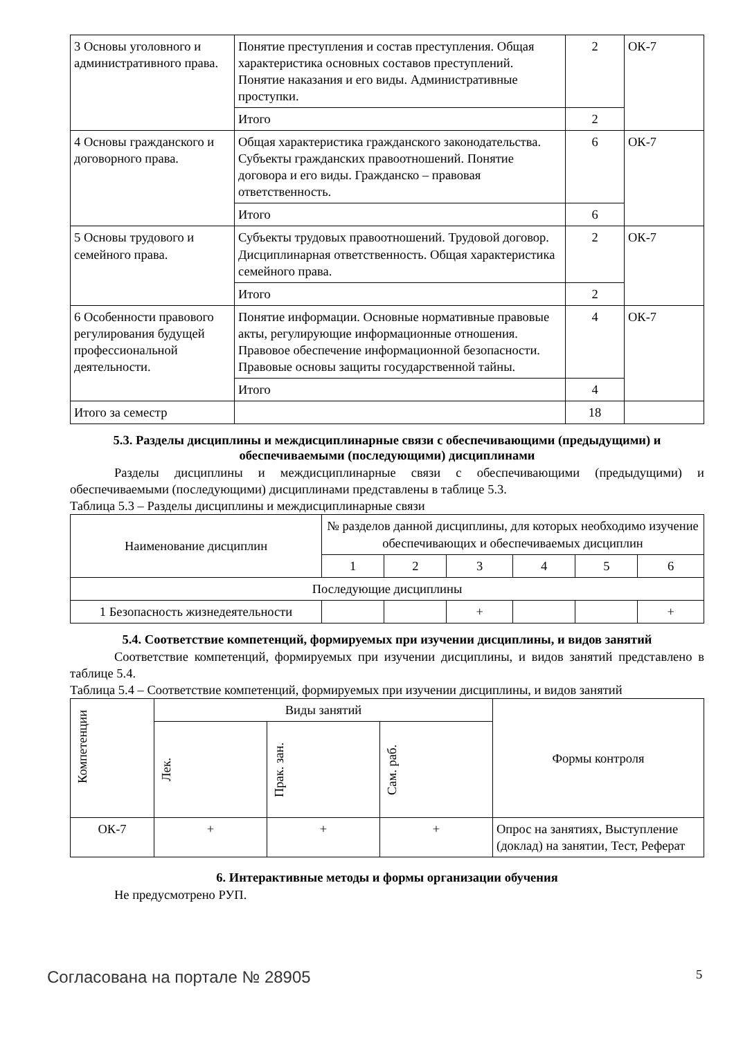| 3 Основы уголовного и административного права. | Понятие преступления и состав преступления. Общая характеристика основных составов преступлений. Понятие наказания и его виды. Административные проступки. | 2 | ОК-7 |
| | Итого | 2 | |
| 4 Основы гражданского и договорного права. | Общая характеристика гражданского законодательства. Субъекты гражданских правоотношений. Понятие договора и его виды. Гражданско – правовая ответственность. | 6 | ОК-7 |
| | Итого | 6 | |
| 5 Основы трудового и семейного права. | Субъекты трудовых правоотношений. Трудовой договор. Дисциплинарная ответственность. Общая характеристика семейного права. | 2 | ОК-7 |
| | Итого | 2 | |
| 6 Особенности правового регулирования будущей профессиональной деятельности. | Понятие информации. Основные нормативные правовые акты, регулирующие информационные отношения. Правовое обеспечение информационной безопасности. Правовые основы защиты государственной тайны. | 4 | ОК-7 |
| | Итого | 4 | |
| Итого за семестр | | 18 | |
5.3. Разделы дисциплины и междисциплинарные связи с обеспечивающими (предыдущими) и обеспечиваемыми (последующими) дисциплинами
Разделы дисциплины и междисциплинарные связи с обеспечивающими (предыдущими) и обеспечиваемыми (последующими) дисциплинами представлены в таблице 5.3.
Таблица 5.3 – Разделы дисциплины и междисциплинарные связи
| Наименование дисциплин | № разделов данной дисциплины, для которых необходимо изучение обеспечивающих и обеспечиваемых дисциплин | | | | | |
| --- | --- | --- | --- | --- | --- | --- |
| | 1 | 2 | 3 | 4 | 5 | 6 |
| Последующие дисциплины | | | | | | |
| 1 Безопасность жизнедеятельности | | | + | | | + |
5.4. Соответствие компетенций, формируемых при изучении дисциплины, и видов занятий
Соответствие компетенций, формируемых при изучении дисциплины, и видов занятий представлено в таблице 5.4.
Таблица 5.4 – Соответствие компетенций, формируемых при изучении дисциплины, и видов занятий
| Компетенции | Виды занятий | | | Формы контроля |
| --- | --- | --- | --- | --- |
| | Лек. | Прак. зан. | Сам. раб. | |
| ОК-7 | + | + | + | Опрос на занятиях, Выступление (доклад) на занятии, Тест, Реферат |
6. Интерактивные методы и формы организации обучения
Не предусмотрено РУП.
Согласована на портале № 28905 5